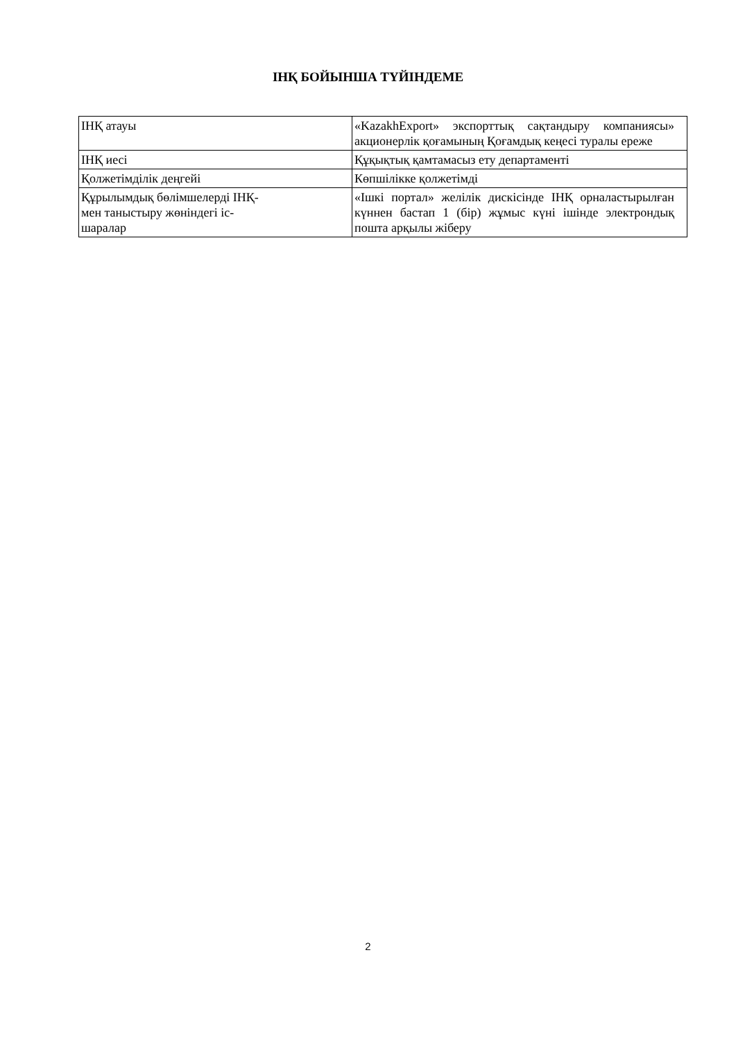ІНҚ БОЙЫНША ТҮЙІНДЕМЕ
| ІНҚ атауы | «KazakhExport» экспорттық сақтандыру компаниясы» акционерлік қоғамының Қоғамдық кеңесі туралы ереже |
| ІНҚ иесі | Құқықтық қамтамасыз ету департаменті |
| Қолжетімділік деңгейі | Көпшілікке қолжетімді |
| Құрылымдық бөлімшелерді ІНҚ- мен таныстыру жөніндегі іс- шаралар | «Ішкі портал» желілік дискісінде ІНҚ орналастырылған күннен бастап 1 (бір) жұмыс күні ішінде электрондық пошта арқылы жіберу |
2